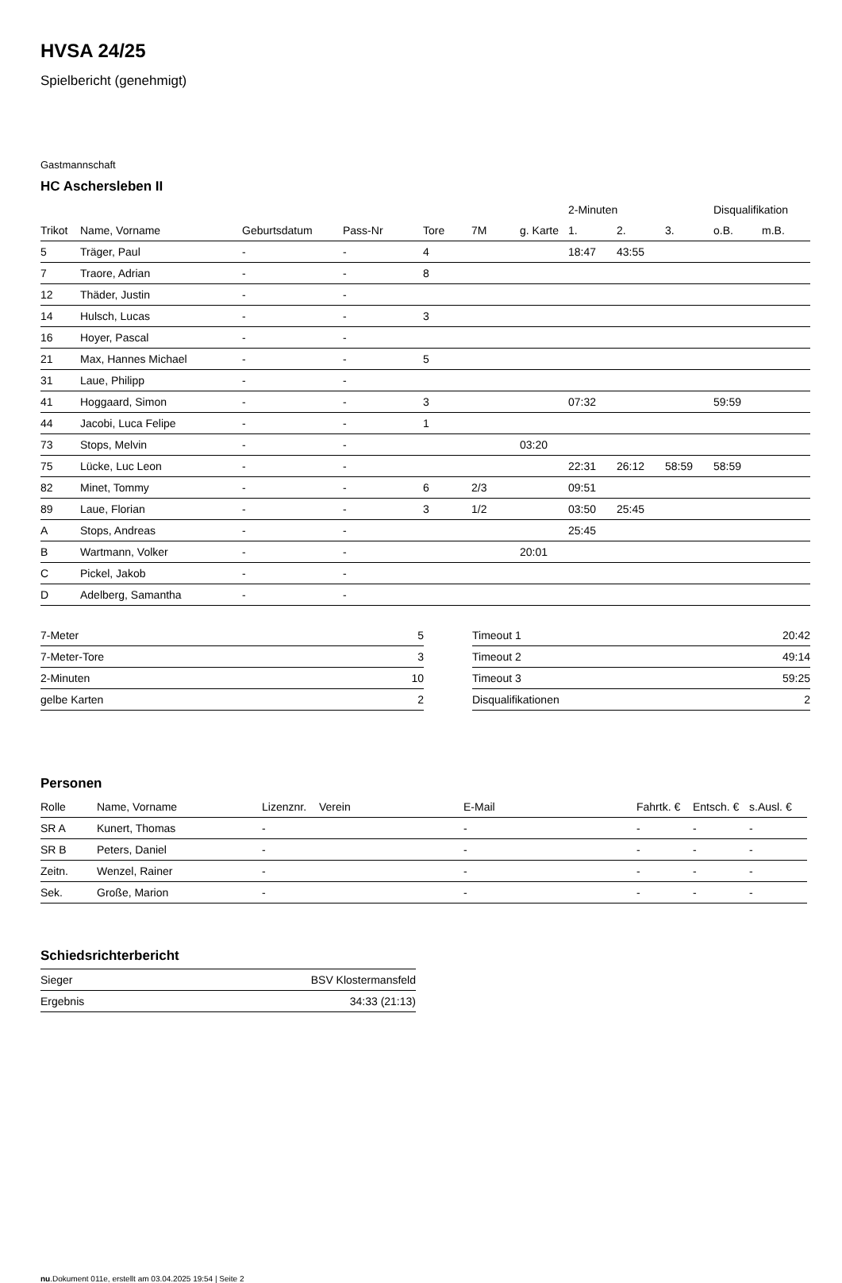HVSA 24/25
Spielbericht (genehmigt)
Gastmannschaft
HC Aschersleben II
| | | | | | | | 2-Minuten | | | Disqualifikation | |
| --- | --- | --- | --- | --- | --- | --- | --- | --- | --- | --- | --- |
| Trikot | Name, Vorname | Geburtsdatum | Pass-Nr | Tore | 7M | g. Karte | 1. | 2. | 3. | o.B. | m.B. |
| 5 | Träger, Paul | - | - | 4 | | | 18:47 | 43:55 | | | |
| 7 | Traore, Adrian | - | - | 8 | | | | | | | |
| 12 | Thäder, Justin | - | - | | | | | | | | |
| 14 | Hulsch, Lucas | - | - | 3 | | | | | | | |
| 16 | Hoyer, Pascal | - | - | | | | | | | | |
| 21 | Max, Hannes Michael | - | - | 5 | | | | | | | |
| 31 | Laue, Philipp | - | - | | | | | | | | |
| 41 | Hoggaard, Simon | - | - | 3 | | | 07:32 | | | 59:59 | |
| 44 | Jacobi, Luca Felipe | - | - | 1 | | | | | | | |
| 73 | Stops, Melvin | - | - | | | 03:20 | | | | | |
| 75 | Lücke, Luc Leon | - | - | | | | 22:31 | 26:12 | 58:59 | 58:59 | |
| 82 | Minet, Tommy | - | - | 6 | 2/3 | | 09:51 | | | | |
| 89 | Laue, Florian | - | - | 3 | 1/2 | | 03:50 | 25:45 | | | |
| A | Stops, Andreas | - | - | | | | 25:45 | | | | |
| B | Wartmann, Volker | - | - | | | 20:01 | | | | | |
| C | Pickel, Jakob | - | - | | | | | | | | |
| D | Adelberg, Samantha | - | - | | | | | | | | |
| 7-Meter | 5 |
| 7-Meter-Tore | 3 |
| 2-Minuten | 10 |
| gelbe Karten | 2 |
| Timeout 1 | 20:42 |
| Timeout 2 | 49:14 |
| Timeout 3 | 59:25 |
| Disqualifikationen | 2 |
Personen
| Rolle | Name, Vorname | Lizenznr. | Verein | E-Mail | Fahrtk. € | Entsch. € | s.Ausl. € |
| --- | --- | --- | --- | --- | --- | --- | --- |
| SR A | Kunert, Thomas | - | | - | - | - | - |
| SR B | Peters, Daniel | - | | - | - | - | - |
| Zeitn. | Wenzel, Rainer | - | | - | - | - | - |
| Sek. | Große, Marion | - | | - | - | - | - |
Schiedsrichterbericht
| Sieger | BSV Klostermansfeld |
| Ergebnis | 34:33 (21:13) |
nu.Dokument 011e, erstellt am 03.04.2025 19:54 | Seite 2